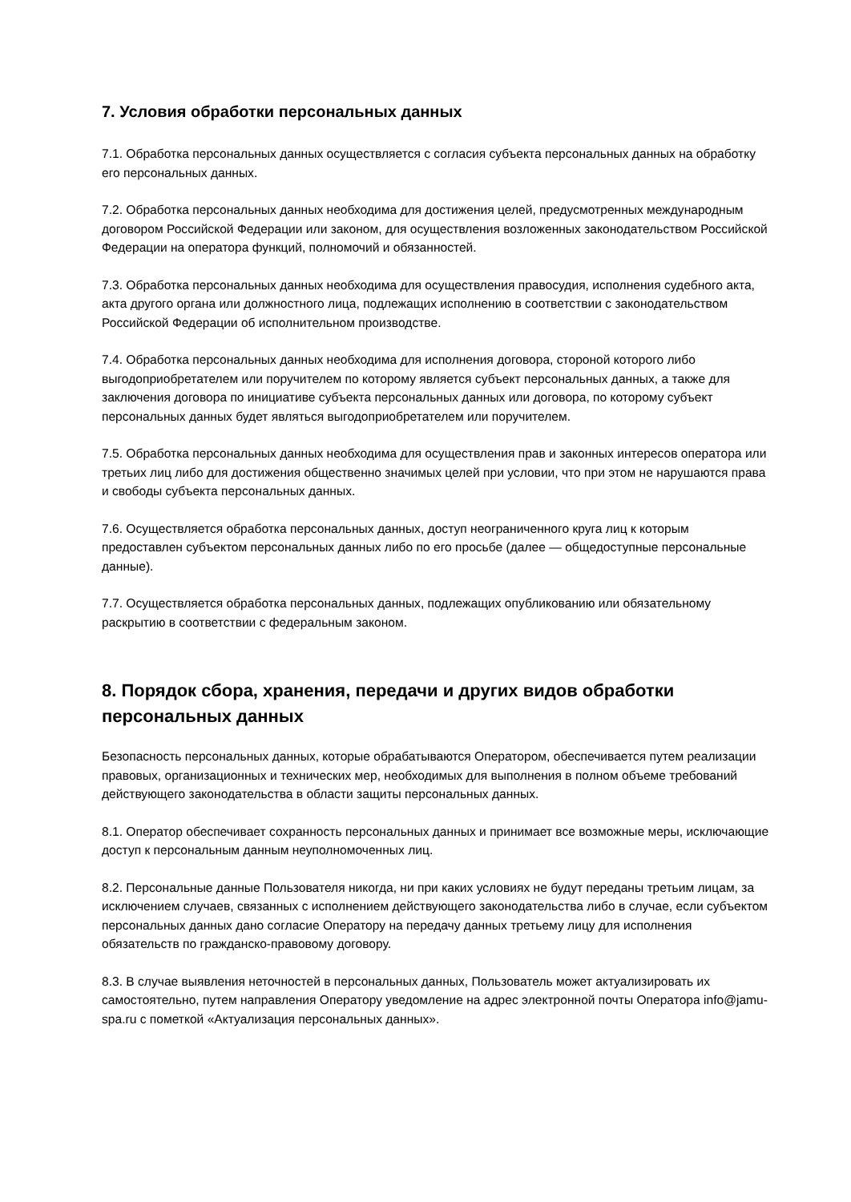7. Условия обработки персональных данных
7.1. Обработка персональных данных осуществляется с согласия субъекта персональных данных на обработку его персональных данных.
7.2. Обработка персональных данных необходима для достижения целей, предусмотренных международным договором Российской Федерации или законом, для осуществления возложенных законодательством Российской Федерации на оператора функций, полномочий и обязанностей.
7.3. Обработка персональных данных необходима для осуществления правосудия, исполнения судебного акта, акта другого органа или должностного лица, подлежащих исполнению в соответствии с законодательством Российской Федерации об исполнительном производстве.
7.4. Обработка персональных данных необходима для исполнения договора, стороной которого либо выгодоприобретателем или поручителем по которому является субъект персональных данных, а также для заключения договора по инициативе субъекта персональных данных или договора, по которому субъект персональных данных будет являться выгодоприобретателем или поручителем.
7.5. Обработка персональных данных необходима для осуществления прав и законных интересов оператора или третьих лиц либо для достижения общественно значимых целей при условии, что при этом не нарушаются права и свободы субъекта персональных данных.
7.6. Осуществляется обработка персональных данных, доступ неограниченного круга лиц к которым предоставлен субъектом персональных данных либо по его просьбе (далее — общедоступные персональные данные).
7.7. Осуществляется обработка персональных данных, подлежащих опубликованию или обязательному раскрытию в соответствии с федеральным законом.
8. Порядок сбора, хранения, передачи и других видов обработки персональных данных
Безопасность персональных данных, которые обрабатываются Оператором, обеспечивается путем реализации правовых, организационных и технических мер, необходимых для выполнения в полном объеме требований действующего законодательства в области защиты персональных данных.
8.1. Оператор обеспечивает сохранность персональных данных и принимает все возможные меры, исключающие доступ к персональным данным неуполномоченных лиц.
8.2. Персональные данные Пользователя никогда, ни при каких условиях не будут переданы третьим лицам, за исключением случаев, связанных с исполнением действующего законодательства либо в случае, если субъектом персональных данных дано согласие Оператору на передачу данных третьему лицу для исполнения обязательств по гражданско-правовому договору.
8.3. В случае выявления неточностей в персональных данных, Пользователь может актуализировать их самостоятельно, путем направления Оператору уведомление на адрес электронной почты Оператора info@jamu-spa.ru с пометкой «Актуализация персональных данных».